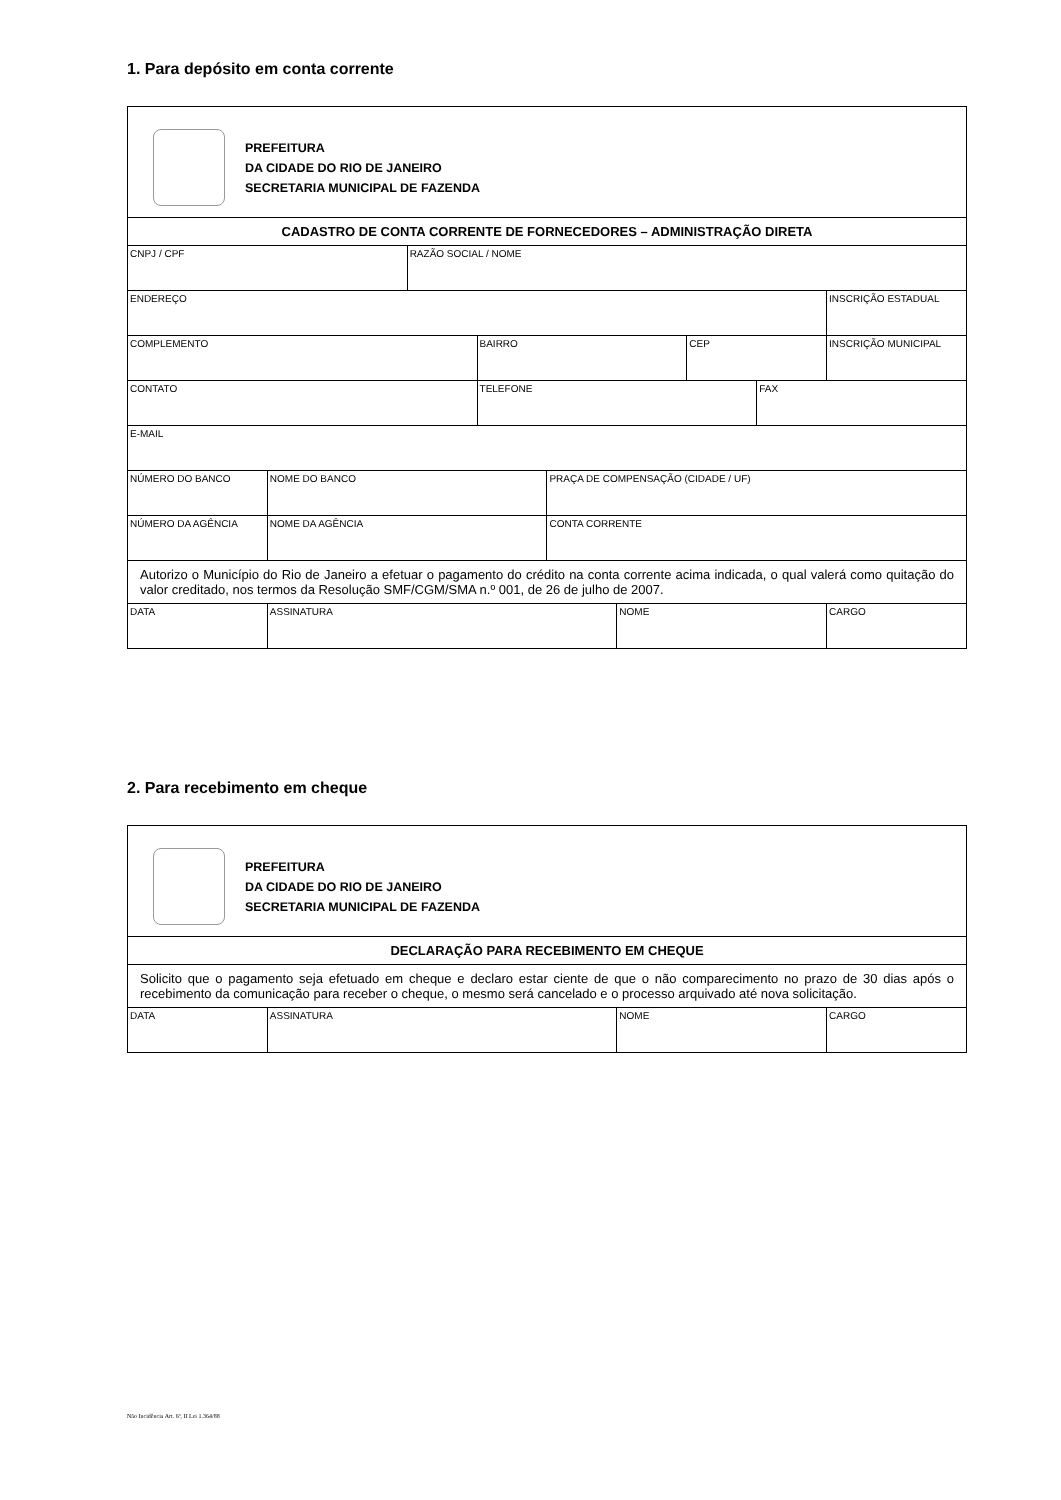1. Para depósito em conta corrente
| PREFEITURA DA CIDADE DO RIO DE JANEIRO SECRETARIA MUNICIPAL DE FAZENDA | | | | | | | | |
| CADASTRO DE CONTA CORRENTE DE FORNECEDORES – ADMINISTRAÇÃO DIRETA | | | | | | | | |
| CNPJ / CPF | | RAZÃO SOCIAL / NOME | | | | | | |
| ENDEREÇO | | | | | | | | INSCRIÇÃO ESTADUAL |
| COMPLEMENTO | | | BAIRRO | | | CEP | | INSCRIÇÃO MUNICIPAL |
| CONTATO | | | TELEFONE | | | | FAX | |
| E-MAIL | | | | | | | | |
| NÚMERO DO BANCO | NOME DO BANCO | | | PRAÇA DE COMPENSAÇÃO (CIDADE / UF) | | | | |
| NÚMERO DA AGÊNCIA | NOME DA AGÊNCIA | | | CONTA CORRENTE | | | | |
| Autorizo o Município do Rio de Janeiro a efetuar o pagamento do crédito na conta corrente acima indicada, o qual valerá como quitação do valor creditado, nos termos da Resolução SMF/CGM/SMA n.º 001, de 26 de julho de 2007. | | | | | | | | |
| DATA | ASSINATURA | | | | NOME | | | CARGO |
2. Para recebimento em cheque
| PREFEITURA DA CIDADE DO RIO DE JANEIRO SECRETARIA MUNICIPAL DE FAZENDA | | | |
| DECLARAÇÃO PARA RECEBIMENTO EM CHEQUE | | | |
| Solicito que o pagamento seja efetuado em cheque e declaro estar ciente de que o não comparecimento no prazo de 30 dias após o recebimento da comunicação para receber o cheque, o mesmo será cancelado e o processo arquivado até nova solicitação. | | | |
| DATA | ASSINATURA | NOME | CARGO |
Não Incidência Art. 6º, II Lei 1.364/88